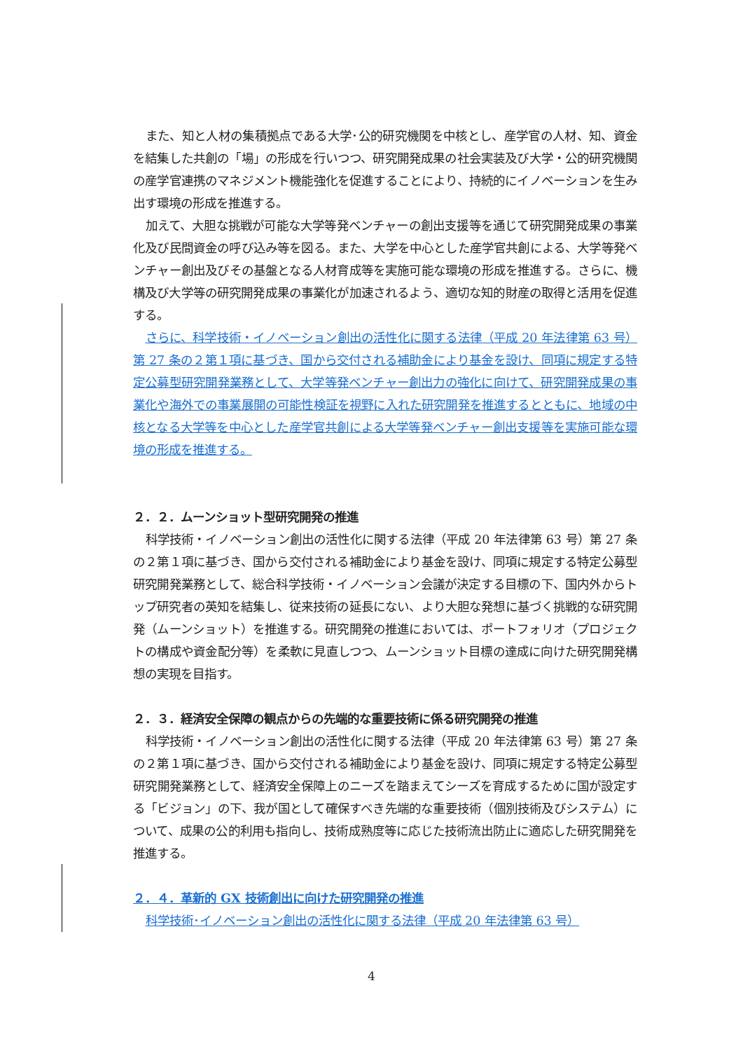また、知と人材の集積拠点である大学･公的研究機関を中核とし、産学官の人材、知、資金を結集した共創の「場」の形成を行いつつ、研究開発成果の社会実装及び大学・公的研究機関の産学官連携のマネジメント機能強化を促進することにより、持続的にイノベーションを生み出す環境の形成を推進する。
加えて、大胆な挑戦が可能な大学等発ベンチャーの創出支援等を通じて研究開発成果の事業化及び民間資金の呼び込み等を図る。また、大学を中心とした産学官共創による、大学等発ベンチャー創出及びその基盤となる人材育成等を実施可能な環境の形成を推進する。さらに、機構及び大学等の研究開発成果の事業化が加速されるよう、適切な知的財産の取得と活用を促進する。
さらに、科学技術・イノベーション創出の活性化に関する法律（平成 20 年法律第 63 号）第 27 条の２第１項に基づき、国から交付される補助金により基金を設け、同項に規定する特定公募型研究開発業務として、大学等発ベンチャー創出力の強化に向けて、研究開発成果の事業化や海外での事業展開の可能性検証を視野に入れた研究開発を推進するとともに、地域の中核となる大学等を中心とした産学官共創による大学等発ベンチャー創出支援等を実施可能な環境の形成を推進する。
２．２．ムーンショット型研究開発の推進
科学技術・イノベーション創出の活性化に関する法律（平成 20 年法律第 63 号）第 27 条の２第１項に基づき、国から交付される補助金により基金を設け、同項に規定する特定公募型研究開発業務として、総合科学技術・イノベーション会議が決定する目標の下、国内外からトップ研究者の英知を結集し、従来技術の延長にない、より大胆な発想に基づく挑戦的な研究開発（ムーンショット）を推進する。研究開発の推進においては、ポートフォリオ（プロジェクトの構成や資金配分等）を柔軟に見直しつつ、ムーンショット目標の達成に向けた研究開発構想の実現を目指す。
２．３．経済安全保障の観点からの先端的な重要技術に係る研究開発の推進
科学技術・イノベーション創出の活性化に関する法律（平成 20 年法律第 63 号）第 27 条の２第１項に基づき、国から交付される補助金により基金を設け、同項に規定する特定公募型研究開発業務として、経済安全保障上のニーズを踏まえてシーズを育成するために国が設定する「ビジョン」の下、我が国として確保すべき先端的な重要技術（個別技術及びシステム）について、成果の公的利用も指向し、技術成熟度等に応じた技術流出防止に適応した研究開発を推進する。
２．４．革新的 GX 技術創出に向けた研究開発の推進
科学技術･イノベーション創出の活性化に関する法律（平成 20 年法律第 63 号）
4